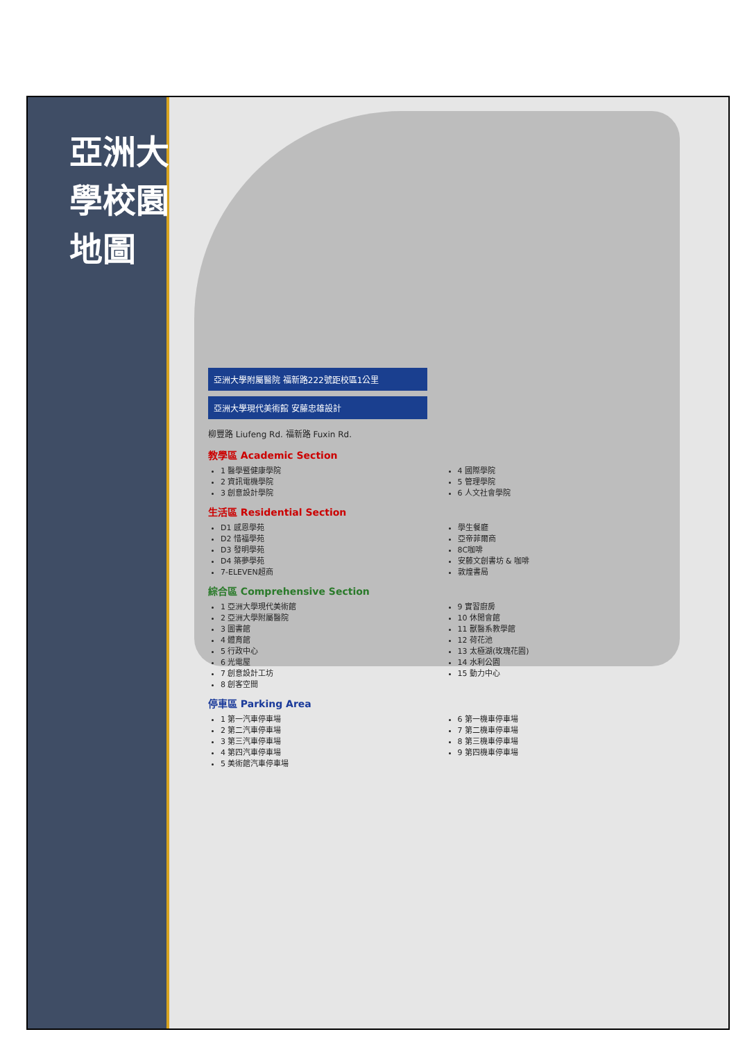亞洲大學校園地圖
亞洲大學附屬醫院 福新路222號距校區1公里
亞洲大學現代美術館 安藤忠雄設計
柳豐路 Liufeng Rd. 福新路 Fuxin Rd.
教學區 Academic Section
1 醫學暨健康學院
2 資訊電機學院
3 創意設計學院
4 國際學院
5 管理學院
6 人文社會學院
生活區 Residential Section
D1 感恩學苑
D2 惜福學苑
D3 發明學苑
D4 築夢學苑
7-ELEVEN超商
學生餐廳
亞帝菲爾商
8C咖啡
安藤文創書坊 & 咖啡
敦煌書局
綜合區 Comprehensive Section
1 亞洲大學現代美術館
2 亞洲大學附屬醫院
3 圖書館
4 體育館
5 行政中心
6 光電屋
7 創意設計工坊
8 創客空間
9 實習廚房
10 休閒會館
11 獸醫系教學館
12 荷花池
13 太極湖(玫瑰花園)
14 水利公園
15 動力中心
停車區 Parking Area
1 第一汽車停車場
2 第二汽車停車場
3 第三汽車停車場
4 第四汽車停車場
5 美術館汽車停車場
6 第一機車停車場
7 第二機車停車場
8 第三機車停車場
9 第四機車停車場